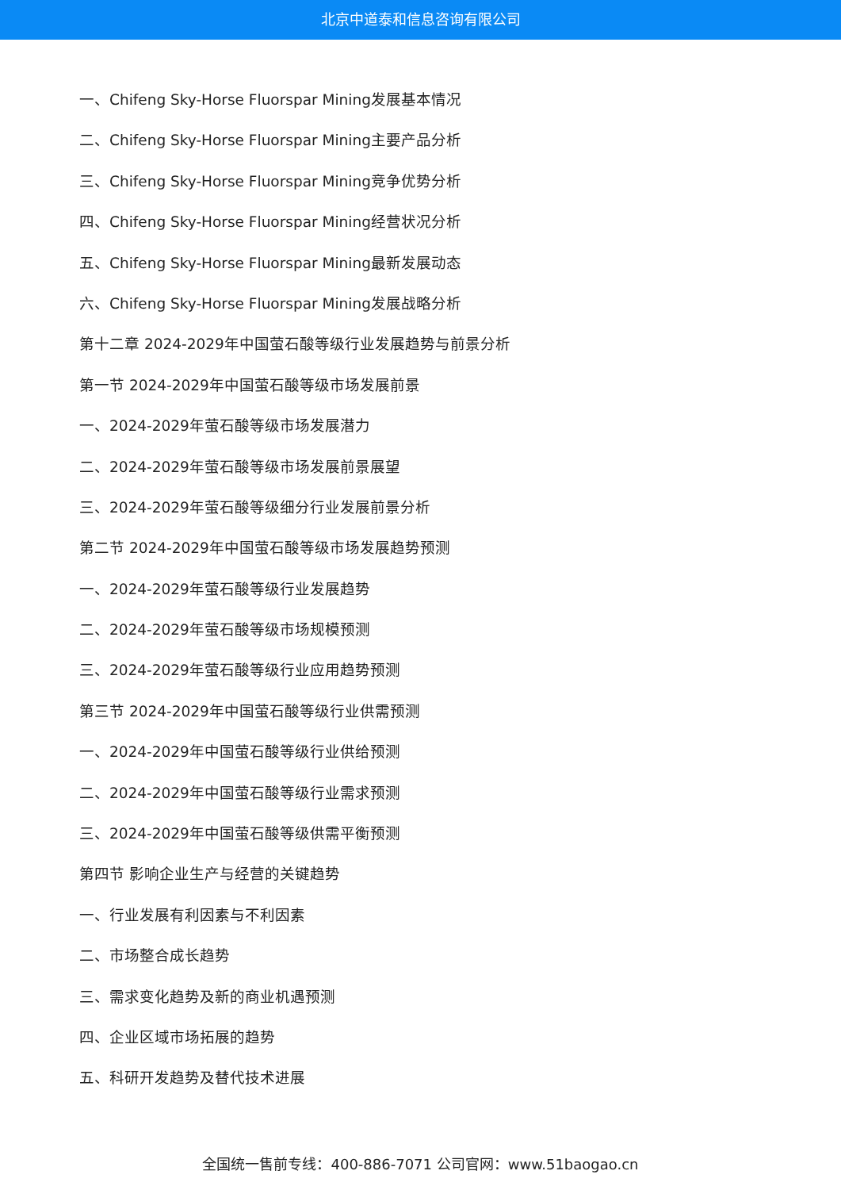北京中道泰和信息咨询有限公司
一、Chifeng Sky-Horse Fluorspar Mining发展基本情况
二、Chifeng Sky-Horse Fluorspar Mining主要产品分析
三、Chifeng Sky-Horse Fluorspar Mining竞争优势分析
四、Chifeng Sky-Horse Fluorspar Mining经营状况分析
五、Chifeng Sky-Horse Fluorspar Mining最新发展动态
六、Chifeng Sky-Horse Fluorspar Mining发展战略分析
第十二章 2024-2029年中国萤石酸等级行业发展趋势与前景分析
第一节 2024-2029年中国萤石酸等级市场发展前景
一、2024-2029年萤石酸等级市场发展潜力
二、2024-2029年萤石酸等级市场发展前景展望
三、2024-2029年萤石酸等级细分行业发展前景分析
第二节 2024-2029年中国萤石酸等级市场发展趋势预测
一、2024-2029年萤石酸等级行业发展趋势
二、2024-2029年萤石酸等级市场规模预测
三、2024-2029年萤石酸等级行业应用趋势预测
第三节 2024-2029年中国萤石酸等级行业供需预测
一、2024-2029年中国萤石酸等级行业供给预测
二、2024-2029年中国萤石酸等级行业需求预测
三、2024-2029年中国萤石酸等级供需平衡预测
第四节 影响企业生产与经营的关键趋势
一、行业发展有利因素与不利因素
二、市场整合成长趋势
三、需求变化趋势及新的商业机遇预测
四、企业区域市场拓展的趋势
五、科研开发趋势及替代技术进展
全国统一售前专线：400-886-7071 公司官网：www.51baogao.cn